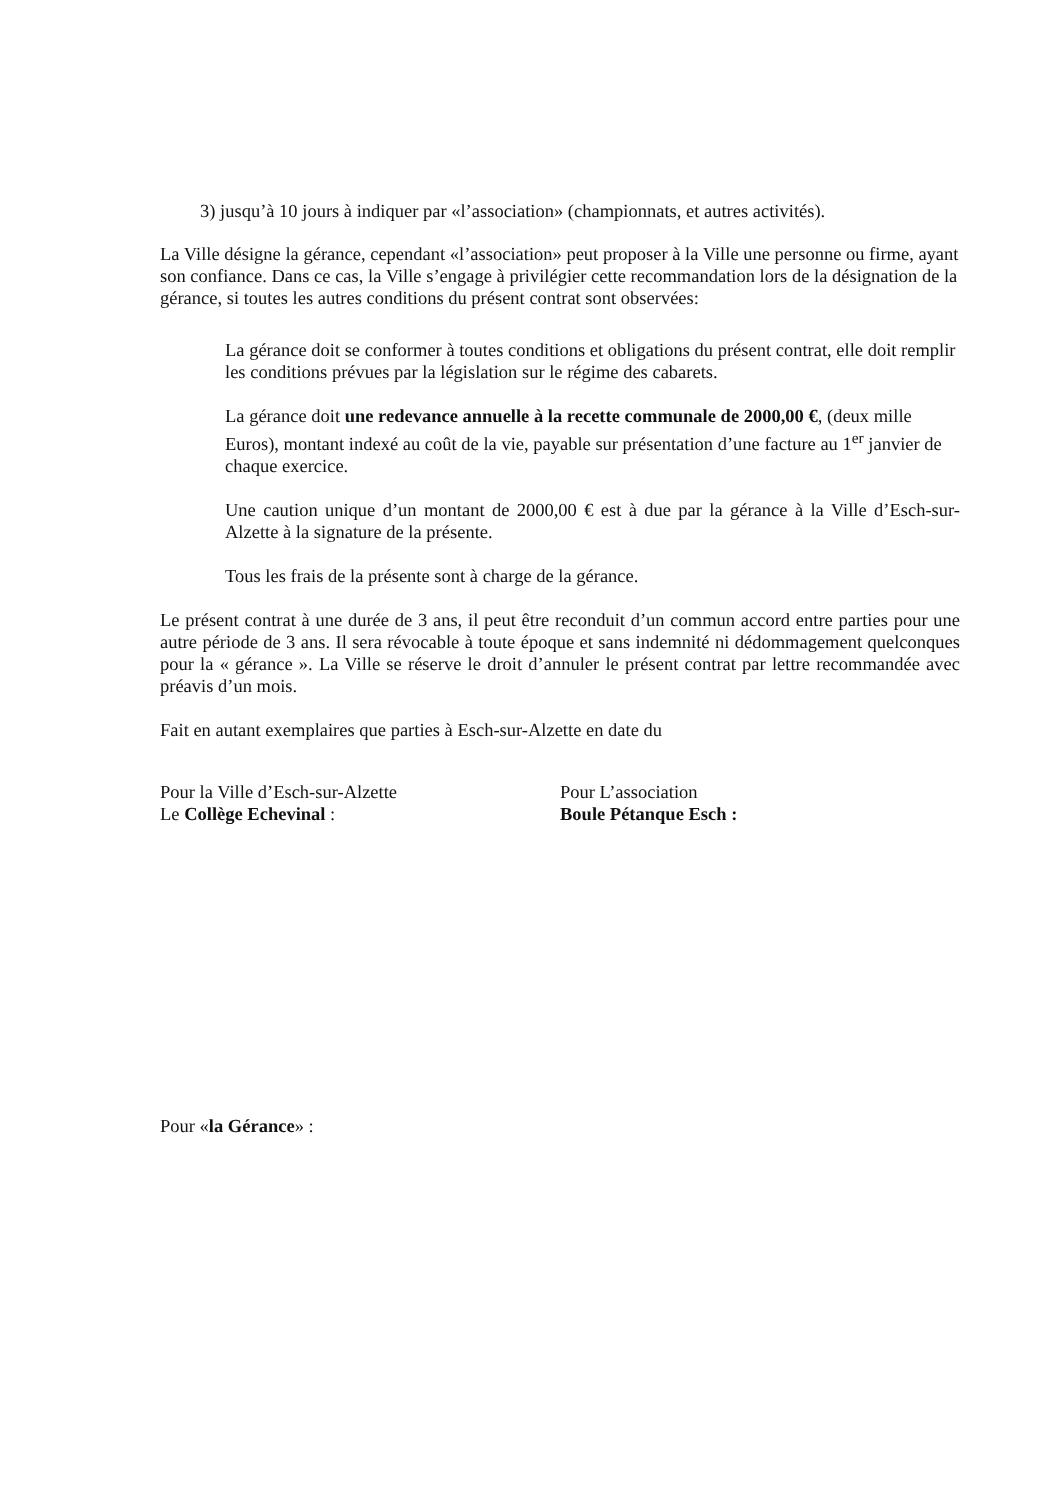3) jusqu’à 10 jours à indiquer par «l’association» (championnats, et autres activités).
La Ville désigne la gérance, cependant «l’association» peut proposer à la Ville une personne ou firme, ayant son confiance. Dans ce cas, la Ville s’engage à privilégier cette recommandation lors de la désignation de la gérance, si toutes les autres conditions du présent contrat sont observées:
La gérance doit se conformer à toutes conditions et obligations du présent contrat, elle doit remplir les conditions prévues par la législation sur le régime des cabarets.
La gérance doit une redevance annuelle à la recette communale de 2000,00 €, (deux mille Euros), montant indexé au coût de la vie, payable sur présentation d’une facture au 1<sup>er</sup> janvier de chaque exercice.
Une caution unique d’un montant de 2000,00 € est à due par la gérance à la Ville d’Esch-sur-Alzette à la signature de la présente.
Tous les frais de la présente sont à charge de la gérance.
Le présent contrat à une durée de 3 ans, il peut être reconduit d’un commun accord entre parties pour une autre période de 3 ans. Il sera révocable à toute époque et sans indemnité ni dédommagement quelconques pour la « gérance ». La Ville se réserve le droit d’annuler le présent contrat par lettre recommandée avec préavis d’un mois.
Fait en autant exemplaires que parties à Esch-sur-Alzette en date du
Pour la Ville d’Esch-sur-Alzette
Le Collège Echevinal :
Pour L’association
Boule Pétanque Esch :
Pour «la Gérance» :